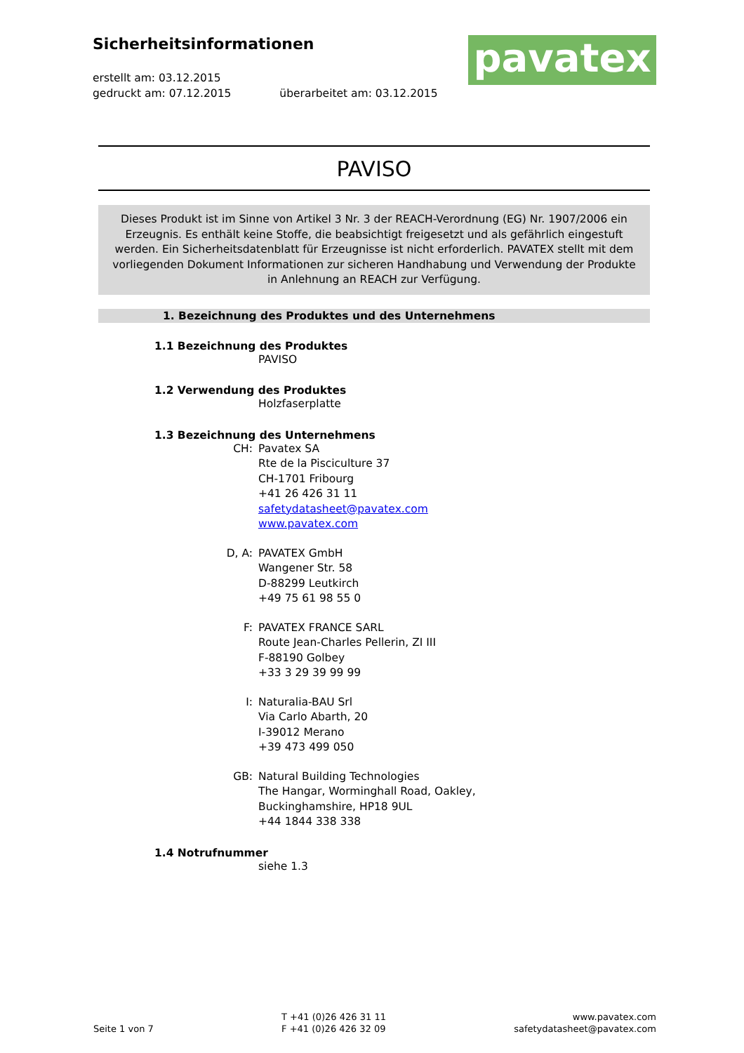Sicherheitsinformationen
erstellt am: 03.12.2015
gedruckt am: 07.12.2015 überarbeitet am: 03.12.2015
pavatex
PAVISO
Dieses Produkt ist im Sinne von Artikel 3 Nr. 3 der REACH-Verordnung (EG) Nr. 1907/2006 ein Erzeugnis. Es enthält keine Stoffe, die beabsichtigt freigesetzt und als gefährlich eingestuft werden. Ein Sicherheitsdatenblatt für Erzeugnisse ist nicht erforderlich. PAVATEX stellt mit dem vorliegenden Dokument Informationen zur sicheren Handhabung und Verwendung der Produkte in Anlehnung an REACH zur Verfügung.
1. Bezeichnung des Produktes und des Unternehmens
1.1 Bezeichnung des Produktes
PAVISO
1.2 Verwendung des Produktes
Holzfaserplatte
1.3 Bezeichnung des Unternehmens
CH: Pavatex SA
Rte de la Pisciculture 37
CH-1701 Fribourg
+41 26 426 31 11
safetydatasheet@pavatex.com
www.pavatex.com
D, A: PAVATEX GmbH
Wangener Str. 58
D-88299 Leutkirch
+49 75 61 98 55 0
F: PAVATEX FRANCE SARL
Route Jean-Charles Pellerin, ZI III
F-88190 Golbey
+33 3 29 39 99 99
I: Naturalia-BAU Srl
Via Carlo Abarth, 20
I-39012 Merano
+39 473 499 050
GB: Natural Building Technologies
The Hangar, Worminghall Road, Oakley,
Buckinghamshire, HP18 9UL
+44 1844 338 338
1.4 Notrufnummer
siehe 1.3
Seite 1 von 7
T +41 (0)26 426 31 11
F +41 (0)26 426 32 09
www.pavatex.com
safetydatasheet@pavatex.com